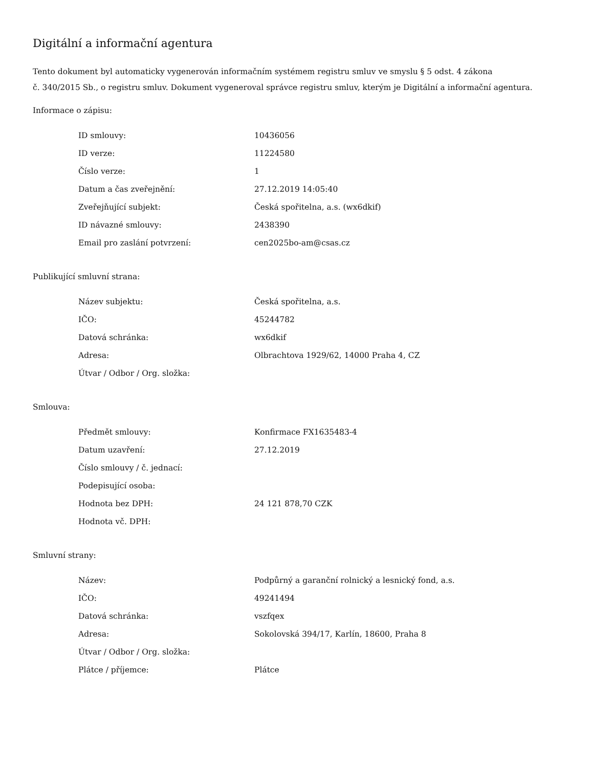Digitální a informační agentura
Tento dokument byl automaticky vygenerován informačním systémem registru smluv ve smyslu § 5 odst. 4 zákona
č. 340/2015 Sb., o registru smluv. Dokument vygeneroval správce registru smluv, kterým je Digitální a informační agentura.
Informace o zápisu:
| ID smlouvy: | 10436056 |
| ID verze: | 11224580 |
| Číslo verze: | 1 |
| Datum a čas zveřejnění: | 27.12.2019 14:05:40 |
| Zveřejňující subjekt: | Česká spořitelna, a.s. (wx6dkif) |
| ID návazné smlouvy: | 2438390 |
| Email pro zaslání potvrzení: | cen2025bo-am@csas.cz |
Publikující smluvní strana:
| Název subjektu: | Česká spořitelna, a.s. |
| IČO: | 45244782 |
| Datová schránka: | wx6dkif |
| Adresa: | Olbrachtova 1929/62, 14000 Praha 4, CZ |
| Útvar / Odbor / Org. složka: | |
Smlouva:
| Předmět smlouvy: | Konfirmace FX1635483-4 |
| Datum uzavření: | 27.12.2019 |
| Číslo smlouvy / č. jednací: | |
| Podepisující osoba: | |
| Hodnota bez DPH: | 24 121 878,70 CZK |
| Hodnota vč. DPH: | |
Smluvní strany:
| Název: | Podpůrný a garanční rolnický a lesnický fond, a.s. |
| IČO: | 49241494 |
| Datová schránka: | vszfqex |
| Adresa: | Sokolovská 394/17, Karlín, 18600, Praha 8 |
| Útvar / Odbor / Org. složka: | |
| Plátce / příjemce: | Plátce |